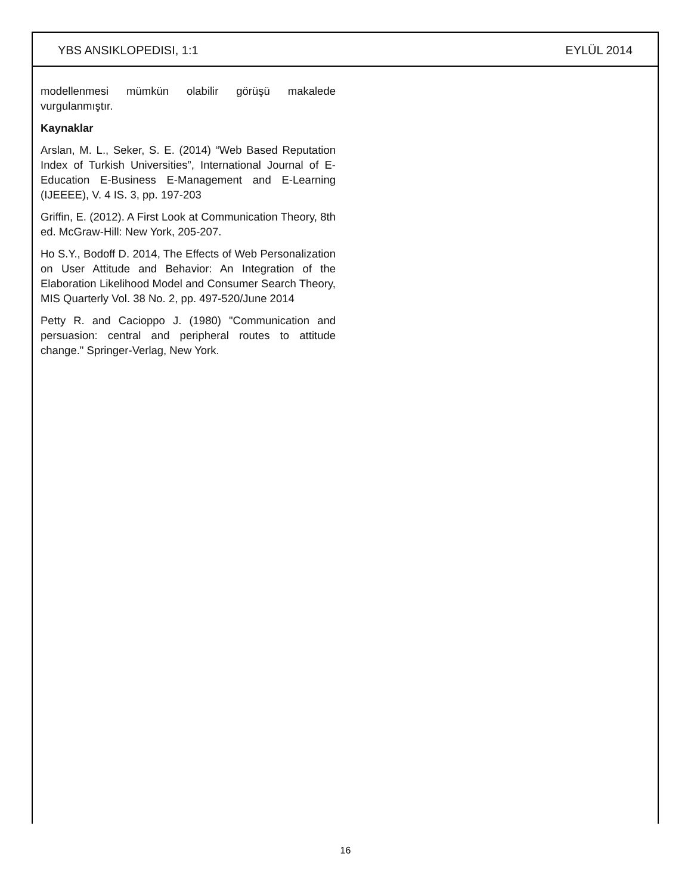YBS ANSIKLOPEDISI, 1:1 EYLÜL 2014
modellenmesi mümkün olabilir görüşü makalede vurgulanmıştır.
Kaynaklar
Arslan, M. L., Seker, S. E. (2014) “Web Based Reputation Index of Turkish Universities”, International Journal of E-Education E-Business E-Management and E-Learning (IJEEEE), V. 4 IS. 3, pp. 197-203
Griffin, E. (2012). A First Look at Communication Theory, 8th ed. McGraw-Hill: New York, 205-207.
Ho S.Y., Bodoff D. 2014, The Effects of Web Personalization on User Attitude and Behavior: An Integration of the Elaboration Likelihood Model and Consumer Search Theory, MIS Quarterly Vol. 38 No. 2, pp. 497-520/June 2014
Petty R. and Cacioppo J. (1980) "Communication and persuasion: central and peripheral routes to attitude change." Springer-Verlag, New York.
16